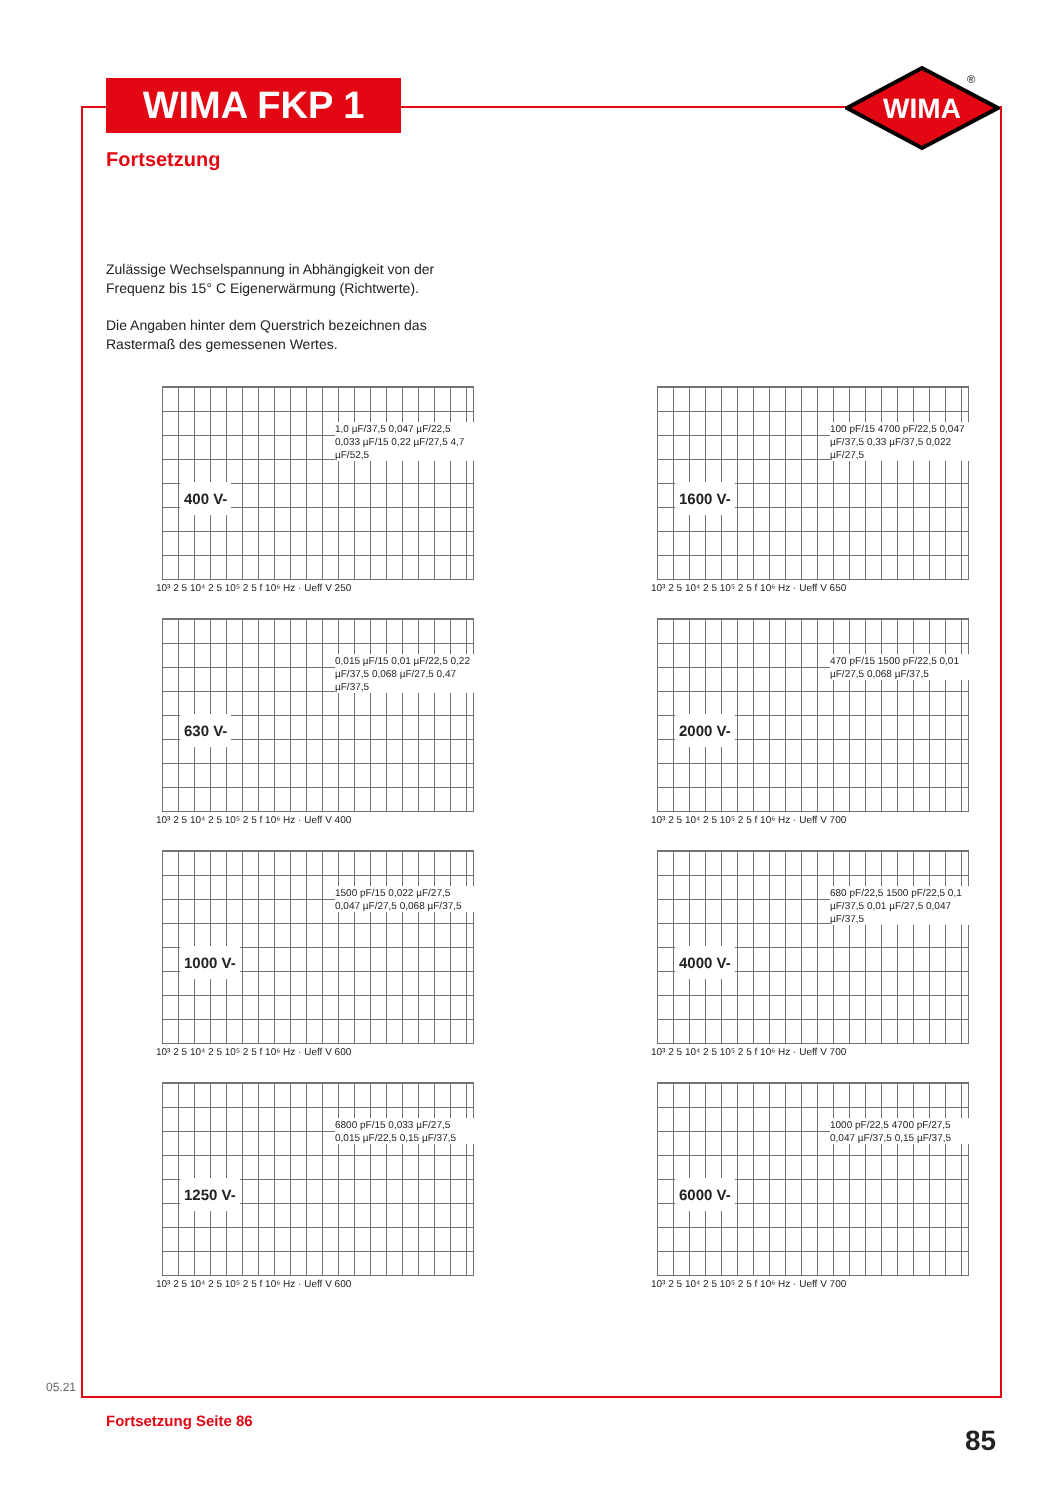WIMA FKP 1
WIMA
®
Fortsetzung
Zulässige Wechselspannung in Abhängigkeit von der Frequenz bis 15° C Eigenerwärmung (Richtwerte).
Die Angaben hinter dem Querstrich bezeichnen das Rastermaß des gemessenen Wertes.
400 V-
1,0 µF/37,5 0,047 µF/22,5 0,033 µF/15 0,22 µF/27,5 4,7 µF/52,5
10³ 2 5 10⁴ 2 5 10⁵ 2 5 f 10⁶ Hz · Ueff V 250
1600 V-
100 pF/15 4700 pF/22,5 0,047 µF/37,5 0,33 µF/37,5 0,022 µF/27,5
10³ 2 5 10⁴ 2 5 10⁵ 2 5 f 10⁶ Hz · Ueff V 650
630 V-
0,015 µF/15 0,01 µF/22,5 0,22 µF/37,5 0,068 µF/27,5 0,47 µF/37,5
10³ 2 5 10⁴ 2 5 10⁵ 2 5 f 10⁶ Hz · Ueff V 400
2000 V-
470 pF/15 1500 pF/22,5 0,01 µF/27,5 0,068 µF/37,5
10³ 2 5 10⁴ 2 5 10⁵ 2 5 f 10⁶ Hz · Ueff V 700
1000 V-
1500 pF/15 0,022 µF/27,5 0,047 µF/27,5 0,068 µF/37,5
10³ 2 5 10⁴ 2 5 10⁵ 2 5 f 10⁶ Hz · Ueff V 600
4000 V-
680 pF/22,5 1500 pF/22,5 0,1 µF/37,5 0,01 µF/27,5 0,047 µF/37,5
10³ 2 5 10⁴ 2 5 10⁵ 2 5 f 10⁶ Hz · Ueff V 700
1250 V-
6800 pF/15 0,033 µF/27,5 0,015 µF/22,5 0,15 µF/37,5
10³ 2 5 10⁴ 2 5 10⁵ 2 5 f 10⁶ Hz · Ueff V 600
6000 V-
1000 pF/22,5 4700 pF/27,5 0,047 µF/37,5 0,15 µF/37,5
10³ 2 5 10⁴ 2 5 10⁵ 2 5 f 10⁶ Hz · Ueff V 700
05.21
Fortsetzung Seite 86
85